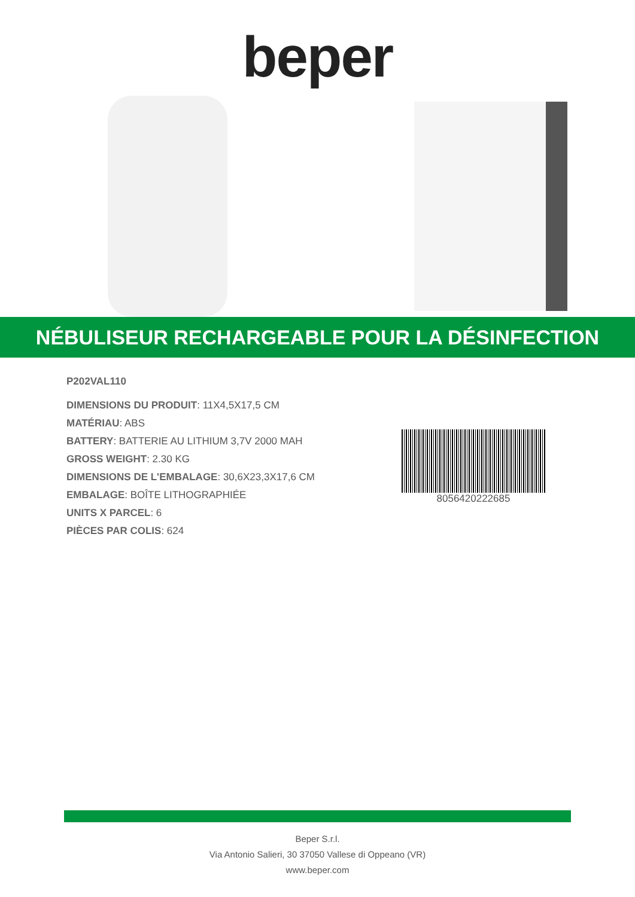beper
NÉBULISEUR RECHARGEABLE POUR LA DÉSINFECTION
P202VAL110
DIMENSIONS DU PRODUIT: 11X4,5X17,5 CM
MATÉRIAU: ABS
BATTERY: BATTERIE AU LITHIUM 3,7V 2000 MAH
GROSS WEIGHT: 2.30 KG
DIMENSIONS DE L'EMBALAGE: 30,6X23,3X17,6 CM
EMBALAGE: BOÎTE LITHOGRAPHIÉE
UNITS X PARCEL: 6
PIÈCES PAR COLIS: 624
8056420222685
Beper S.r.l.
Via Antonio Salieri, 30 37050 Vallese di Oppeano (VR)
www.beper.com